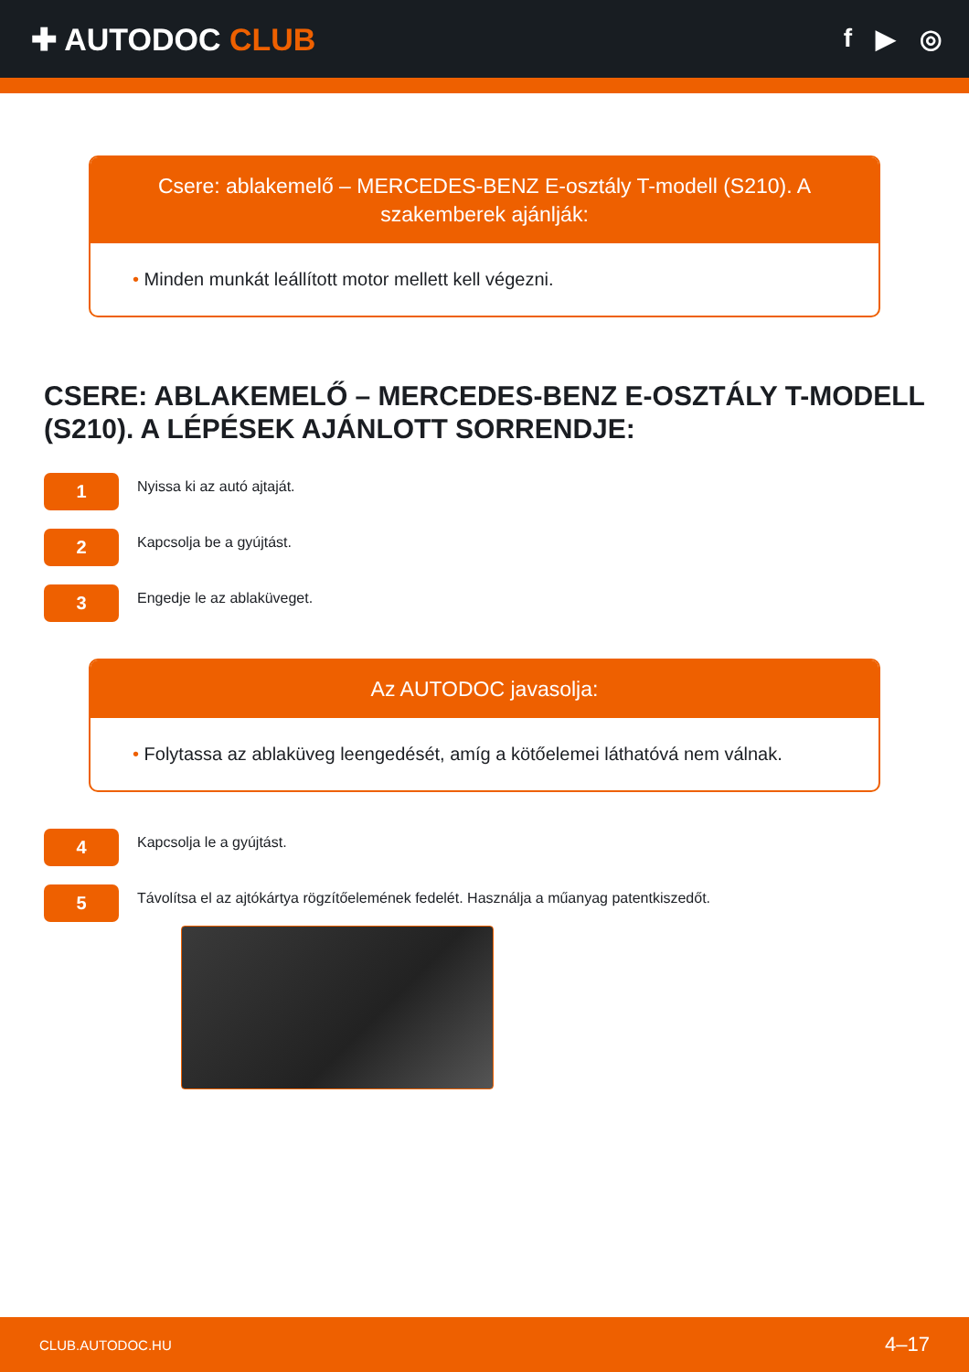✚ AUTODOC CLUB
f ▶ ◎
Csere: ablakemelő – MERCEDES-BENZ E-osztály T-modell (S210). A szakemberek ajánlják:
• Minden munkát leállított motor mellett kell végezni.
CSERE: ABLAKEMELŐ – MERCEDES-BENZ E-OSZTÁLY T-MODELL (S210). A LÉPÉSEK AJÁNLOTT SORRENDJE:
1
Nyissa ki az autó ajtaját.
2
Kapcsolja be a gyújtást.
3
Engedje le az ablaküveget.
Az AUTODOC javasolja:
• Folytassa az ablaküveg leengedését, amíg a kötőelemei láthatóvá nem válnak.
4
Kapcsolja le a gyújtást.
5
Távolítsa el az ajtókártya rögzítőelemének fedelét. Használja a műanyag patentkiszedőt.
CLUB.AUTODOC.HU 4–17